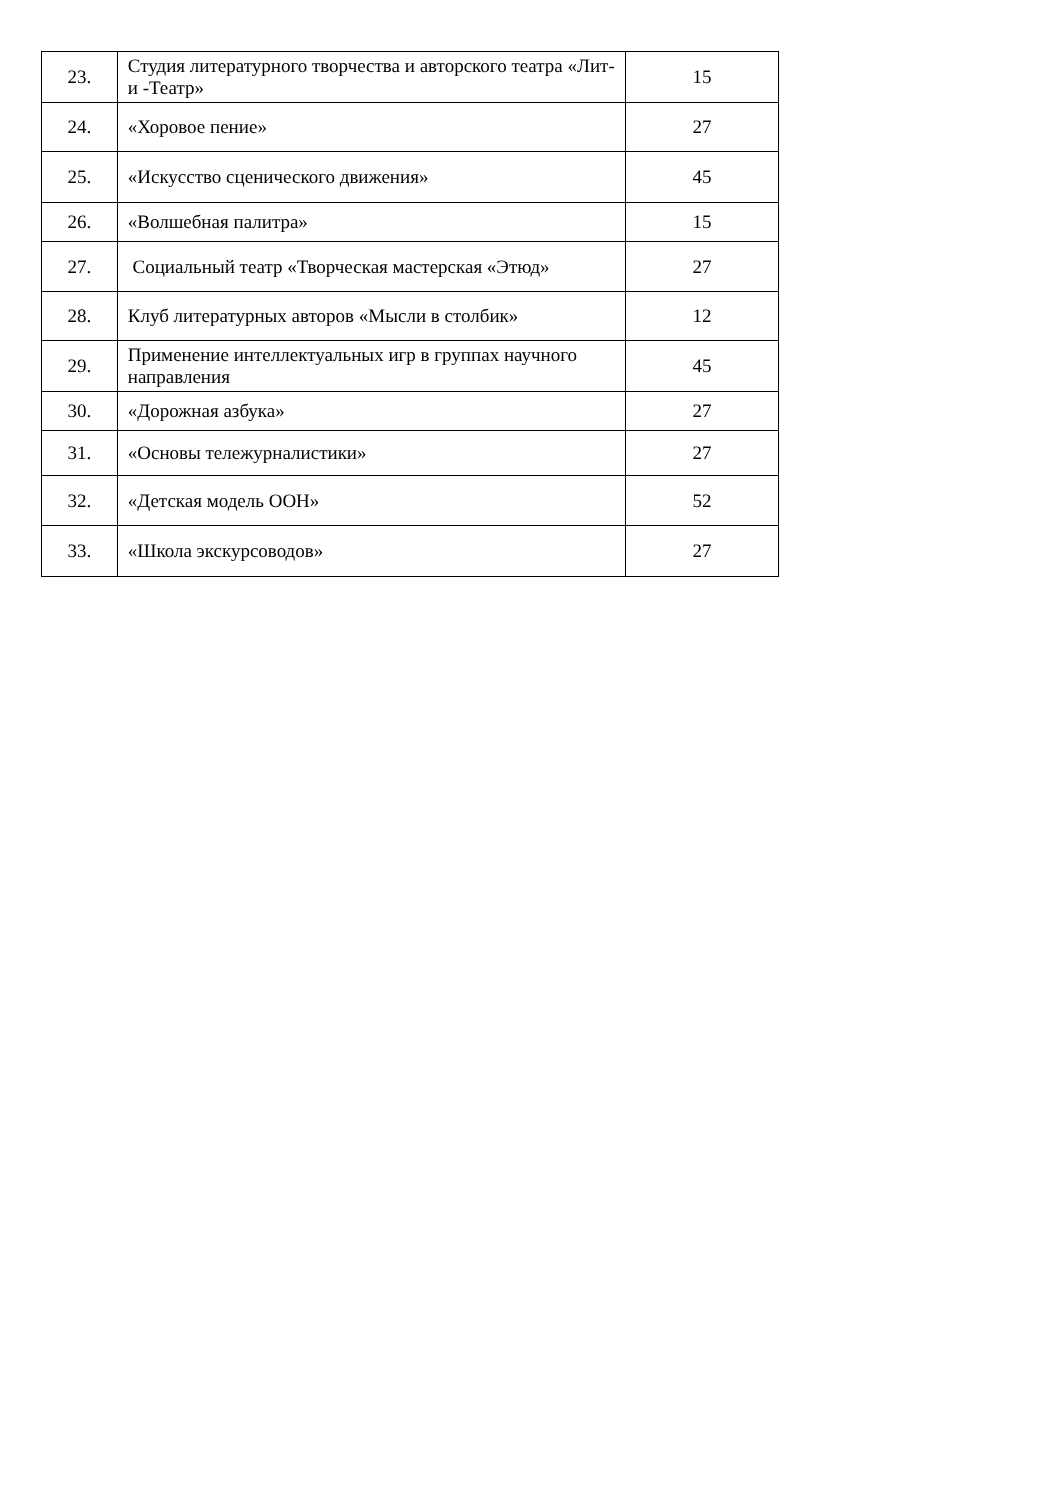| 23. | Студия литературного творчества и авторского театра «Лит- и -Театр» | 15 |
| 24. | «Хоровое пение» | 27 |
| 25. | «Искусство сценического движения» | 45 |
| 26. | «Волшебная палитра» | 15 |
| 27. | Социальный театр «Творческая мастерская «Этюд» | 27 |
| 28. | Клуб литературных авторов «Мысли в столбик» | 12 |
| 29. | Применение интеллектуальных игр в группах научного направления | 45 |
| 30. | «Дорожная азбука» | 27 |
| 31. | «Основы тележурналистики» | 27 |
| 32. | «Детская модель ООН» | 52 |
| 33. | «Школа экскурсоводов» | 27 |